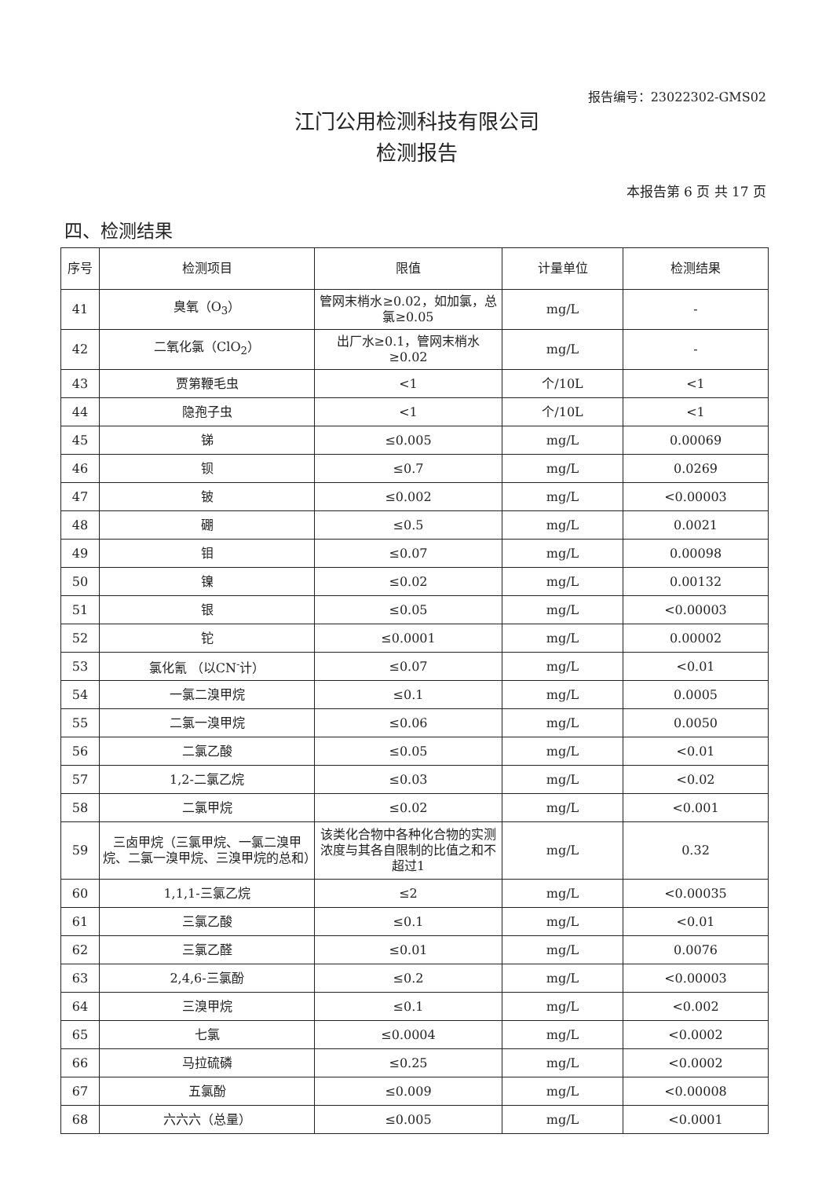报告编号：23022302-GMS02
江门公用检测科技有限公司
检测报告
本报告第 6 页 共 17 页
四、检测结果
| 序号 | 检测项目 | 限值 | 计量单位 | 检测结果 |
| --- | --- | --- | --- | --- |
| 41 | 臭氧（O<sub>3</sub>） | 管网末梢水≥0.02，如加氯，总氯≥0.05 | mg/L | - |
| 42 | 二氧化氯（ClO<sub>2</sub>） | 出厂水≥0.1，管网末梢水≥0.02 | mg/L | - |
| 43 | 贾第鞭毛虫 | <1 | 个/10L | <1 |
| 44 | 隐孢子虫 | <1 | 个/10L | <1 |
| 45 | 锑 | ≤0.005 | mg/L | 0.00069 |
| 46 | 钡 | ≤0.7 | mg/L | 0.0269 |
| 47 | 铍 | ≤0.002 | mg/L | <0.00003 |
| 48 | 硼 | ≤0.5 | mg/L | 0.0021 |
| 49 | 钼 | ≤0.07 | mg/L | 0.00098 |
| 50 | 镍 | ≤0.02 | mg/L | 0.00132 |
| 51 | 银 | ≤0.05 | mg/L | <0.00003 |
| 52 | 铊 | ≤0.0001 | mg/L | 0.00002 |
| 53 | 氯化氰 （以CN<sup>-</sup>计） | ≤0.07 | mg/L | <0.01 |
| 54 | 一氯二溴甲烷 | ≤0.1 | mg/L | 0.0005 |
| 55 | 二氯一溴甲烷 | ≤0.06 | mg/L | 0.0050 |
| 56 | 二氯乙酸 | ≤0.05 | mg/L | <0.01 |
| 57 | 1,2-二氯乙烷 | ≤0.03 | mg/L | <0.02 |
| 58 | 二氯甲烷 | ≤0.02 | mg/L | <0.001 |
| 59 | 三卤甲烷（三氯甲烷、一氯二溴甲烷、二氯一溴甲烷、三溴甲烷的总和） | 该类化合物中各种化合物的实测浓度与其各自限制的比值之和不超过1 | mg/L | 0.32 |
| 60 | 1,1,1-三氯乙烷 | ≤2 | mg/L | <0.00035 |
| 61 | 三氯乙酸 | ≤0.1 | mg/L | <0.01 |
| 62 | 三氯乙醛 | ≤0.01 | mg/L | 0.0076 |
| 63 | 2,4,6-三氯酚 | ≤0.2 | mg/L | <0.00003 |
| 64 | 三溴甲烷 | ≤0.1 | mg/L | <0.002 |
| 65 | 七氯 | ≤0.0004 | mg/L | <0.0002 |
| 66 | 马拉硫磷 | ≤0.25 | mg/L | <0.0002 |
| 67 | 五氯酚 | ≤0.009 | mg/L | <0.00008 |
| 68 | 六六六（总量） | ≤0.005 | mg/L | <0.0001 |